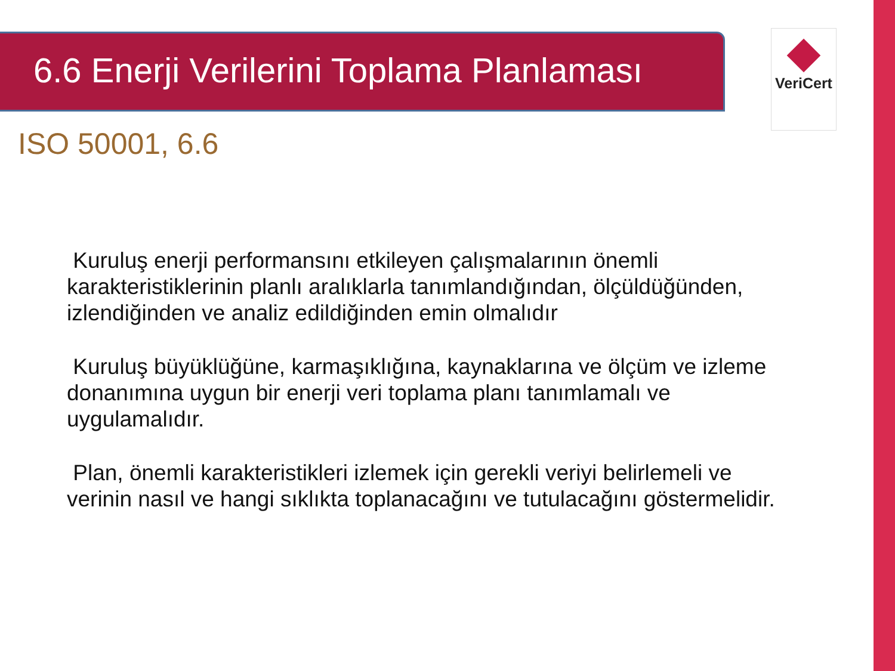6.6 Enerji Verilerini Toplama Planlaması VeriCert
ISO 50001, 6.6
Kuruluş enerji performansını etkileyen çalışmalarının önemli karakteristiklerinin planlı aralıklarla tanımlandığından, ölçüldüğünden, izlendiğinden ve analiz edildiğinden emin olmalıdır
Kuruluş büyüklüğüne, karmaşıklığına, kaynaklarına ve ölçüm ve izleme donanımına uygun bir enerji veri toplama planı tanımlamalı ve uygulamalıdır.
Plan, önemli karakteristikleri izlemek için gerekli veriyi belirlemeli ve verinin nasıl ve hangi sıklıkta toplanacağını ve tutulacağını göstermelidir.